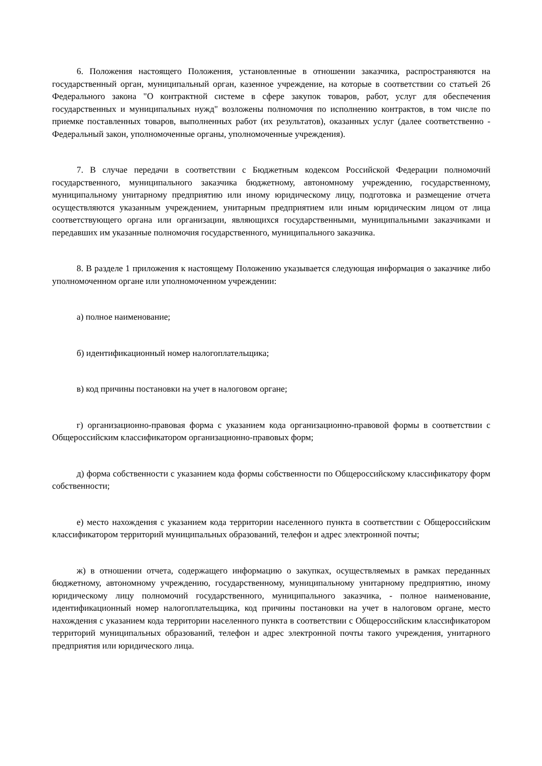6. Положения настоящего Положения, установленные в отношении заказчика, распространяются на государственный орган, муниципальный орган, казенное учреждение, на которые в соответствии со статьей 26 Федерального закона "О контрактной системе в сфере закупок товаров, работ, услуг для обеспечения государственных и муниципальных нужд" возложены полномочия по исполнению контрактов, в том числе по приемке поставленных товаров, выполненных работ (их результатов), оказанных услуг (далее соответственно - Федеральный закон, уполномоченные органы, уполномоченные учреждения).
7. В случае передачи в соответствии с Бюджетным кодексом Российской Федерации полномочий государственного, муниципального заказчика бюджетному, автономному учреждению, государственному, муниципальному унитарному предприятию или иному юридическому лицу, подготовка и размещение отчета осуществляются указанным учреждением, унитарным предприятием или иным юридическим лицом от лица соответствующего органа или организации, являющихся государственными, муниципальными заказчиками и передавших им указанные полномочия государственного, муниципального заказчика.
8. В разделе 1 приложения к настоящему Положению указывается следующая информация о заказчике либо уполномоченном органе или уполномоченном учреждении:
а) полное наименование;
б) идентификационный номер налогоплательщика;
в) код причины постановки на учет в налоговом органе;
г) организационно-правовая форма с указанием кода организационно-правовой формы в соответствии с Общероссийским классификатором организационно-правовых форм;
д) форма собственности с указанием кода формы собственности по Общероссийскому классификатору форм собственности;
е) место нахождения с указанием кода территории населенного пункта в соответствии с Общероссийским классификатором территорий муниципальных образований, телефон и адрес электронной почты;
ж) в отношении отчета, содержащего информацию о закупках, осуществляемых в рамках переданных бюджетному, автономному учреждению, государственному, муниципальному унитарному предприятию, иному юридическому лицу полномочий государственного, муниципального заказчика, - полное наименование, идентификационный номер налогоплательщика, код причины постановки на учет в налоговом органе, место нахождения с указанием кода территории населенного пункта в соответствии с Общероссийским классификатором территорий муниципальных образований, телефон и адрес электронной почты такого учреждения, унитарного предприятия или юридического лица.